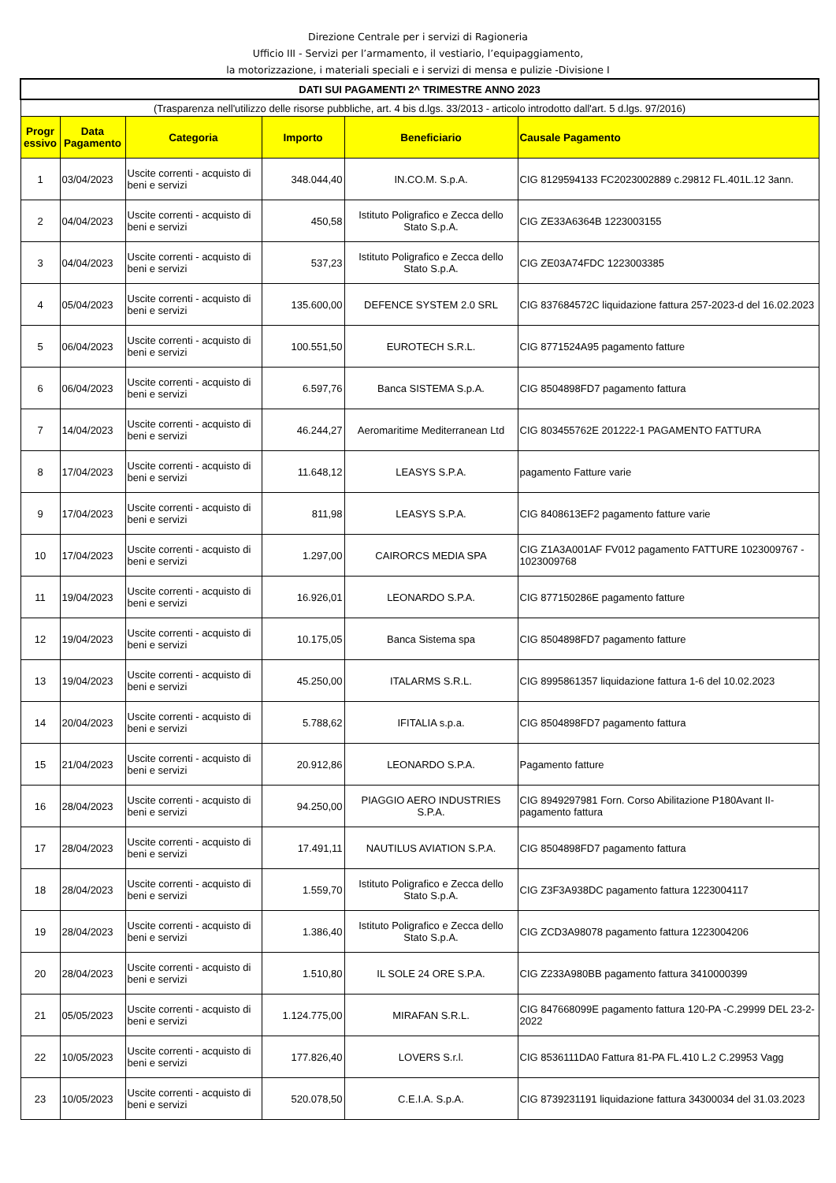Direzione Centrale per i servizi di Ragioneria
Ufficio III - Servizi per l’armamento, il vestiario, l’equipaggiamento,
la motorizzazione, i materiali speciali e i servizi di mensa e pulizie -Divisione I
| DATI SUI PAGAMENTI 2^ TRIMESTRE ANNO 2023 | | | | | |
| (Trasparenza nell'utilizzo delle risorse pubbliche, art. 4 bis d.lgs. 33/2013 - articolo introdotto dall'art. 5 d.lgs. 97/2016) | | | | | |
| Progr essivo | Data Pagamento | Categoria | Importo | Beneficiario | Causale Pagamento |
| 1 | 03/04/2023 | Uscite correnti - acquisto di beni e servizi | 348.044,40 | IN.CO.M. S.p.A. | CIG 8129594133 FC2023002889 c.29812 FL.401L.12 3ann. |
| 2 | 04/04/2023 | Uscite correnti - acquisto di beni e servizi | 450,58 | Istituto Poligrafico e Zecca dello Stato S.p.A. | CIG ZE33A6364B 1223003155 |
| 3 | 04/04/2023 | Uscite correnti - acquisto di beni e servizi | 537,23 | Istituto Poligrafico e Zecca dello Stato S.p.A. | CIG ZE03A74FDC 1223003385 |
| 4 | 05/04/2023 | Uscite correnti - acquisto di beni e servizi | 135.600,00 | DEFENCE SYSTEM 2.0 SRL | CIG 837684572C liquidazione fattura 257-2023-d del 16.02.2023 |
| 5 | 06/04/2023 | Uscite correnti - acquisto di beni e servizi | 100.551,50 | EUROTECH S.R.L. | CIG 8771524A95 pagamento fatture |
| 6 | 06/04/2023 | Uscite correnti - acquisto di beni e servizi | 6.597,76 | Banca SISTEMA S.p.A. | CIG 8504898FD7 pagamento fattura |
| 7 | 14/04/2023 | Uscite correnti - acquisto di beni e servizi | 46.244,27 | Aeromaritime Mediterranean Ltd | CIG 803455762E 201222-1 PAGAMENTO FATTURA |
| 8 | 17/04/2023 | Uscite correnti - acquisto di beni e servizi | 11.648,12 | LEASYS S.P.A. | pagamento Fatture varie |
| 9 | 17/04/2023 | Uscite correnti - acquisto di beni e servizi | 811,98 | LEASYS S.P.A. | CIG 8408613EF2 pagamento fatture varie |
| 10 | 17/04/2023 | Uscite correnti - acquisto di beni e servizi | 1.297,00 | CAIRORCS MEDIA SPA | CIG Z1A3A001AF FV012 pagamento FATTURE 1023009767 - 1023009768 |
| 11 | 19/04/2023 | Uscite correnti - acquisto di beni e servizi | 16.926,01 | LEONARDO S.P.A. | CIG 877150286E pagamento fatture |
| 12 | 19/04/2023 | Uscite correnti - acquisto di beni e servizi | 10.175,05 | Banca Sistema spa | CIG 8504898FD7 pagamento fatture |
| 13 | 19/04/2023 | Uscite correnti - acquisto di beni e servizi | 45.250,00 | ITALARMS S.R.L. | CIG 8995861357 liquidazione fattura 1-6 del 10.02.2023 |
| 14 | 20/04/2023 | Uscite correnti - acquisto di beni e servizi | 5.788,62 | IFITALIA s.p.a. | CIG 8504898FD7 pagamento fattura |
| 15 | 21/04/2023 | Uscite correnti - acquisto di beni e servizi | 20.912,86 | LEONARDO S.P.A. | Pagamento fatture |
| 16 | 28/04/2023 | Uscite correnti - acquisto di beni e servizi | 94.250,00 | PIAGGIO AERO INDUSTRIES S.P.A. | CIG 8949297981 Forn. Corso Abilitazione P180Avant II- pagamento fattura |
| 17 | 28/04/2023 | Uscite correnti - acquisto di beni e servizi | 17.491,11 | NAUTILUS AVIATION S.P.A. | CIG 8504898FD7 pagamento fattura |
| 18 | 28/04/2023 | Uscite correnti - acquisto di beni e servizi | 1.559,70 | Istituto Poligrafico e Zecca dello Stato S.p.A. | CIG Z3F3A938DC pagamento fattura 1223004117 |
| 19 | 28/04/2023 | Uscite correnti - acquisto di beni e servizi | 1.386,40 | Istituto Poligrafico e Zecca dello Stato S.p.A. | CIG ZCD3A98078 pagamento fattura 1223004206 |
| 20 | 28/04/2023 | Uscite correnti - acquisto di beni e servizi | 1.510,80 | IL SOLE 24 ORE S.P.A. | CIG Z233A980BB pagamento fattura 3410000399 |
| 21 | 05/05/2023 | Uscite correnti - acquisto di beni e servizi | 1.124.775,00 | MIRAFAN S.R.L. | CIG 847668099E pagamento fattura 120-PA -C.29999 DEL 23-2-2022 |
| 22 | 10/05/2023 | Uscite correnti - acquisto di beni e servizi | 177.826,40 | LOVERS S.r.l. | CIG 8536111DA0 Fattura 81-PA FL.410 L.2 C.29953 Vagg |
| 23 | 10/05/2023 | Uscite correnti - acquisto di beni e servizi | 520.078,50 | C.E.I.A. S.p.A. | CIG 8739231191 liquidazione fattura 34300034 del 31.03.2023 |